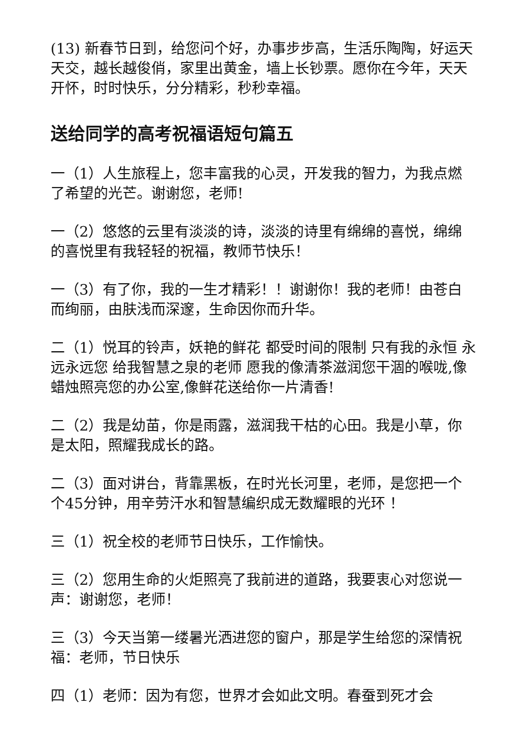(13) 新春节日到，给您问个好，办事步步高，生活乐陶陶，好运天天交，越长越俊俏，家里出黄金，墙上长钞票。愿你在今年，天天开怀，时时快乐，分分精彩，秒秒幸福。
送给同学的高考祝福语短句篇五
一（1）人生旅程上，您丰富我的心灵，开发我的智力，为我点燃了希望的光芒。谢谢您，老师!
一（2）悠悠的云里有淡淡的诗，淡淡的诗里有绵绵的喜悦，绵绵的喜悦里有我轻轻的祝福，教师节快乐！
一（3）有了你，我的一生才精彩！！谢谢你！我的老师！由苍白而绚丽，由肤浅而深邃，生命因你而升华。
二（1）悦耳的铃声，妖艳的鲜花 都受时间的限制 只有我的永恒 永远永远您 给我智慧之泉的老师 愿我的像清茶滋润您干涸的喉咙,像蜡烛照亮您的办公室,像鲜花送给你一片清香!
二（2）我是幼苗，你是雨露，滋润我干枯的心田。我是小草，你是太阳，照耀我成长的路。
二（3）面对讲台，背靠黑板，在时光长河里，老师，是您把一个个45分钟，用辛劳汗水和智慧编织成无数耀眼的光环 ！
三（1）祝全校的老师节日快乐，工作愉快。
三（2）您用生命的火炬照亮了我前进的道路，我要衷心对您说一声：谢谢您，老师！
三（3）今天当第一缕暑光洒进您的窗户，那是学生给您的深情祝福：老师，节日快乐
四（1）老师：因为有您，世界才会如此文明。春蚕到死才会